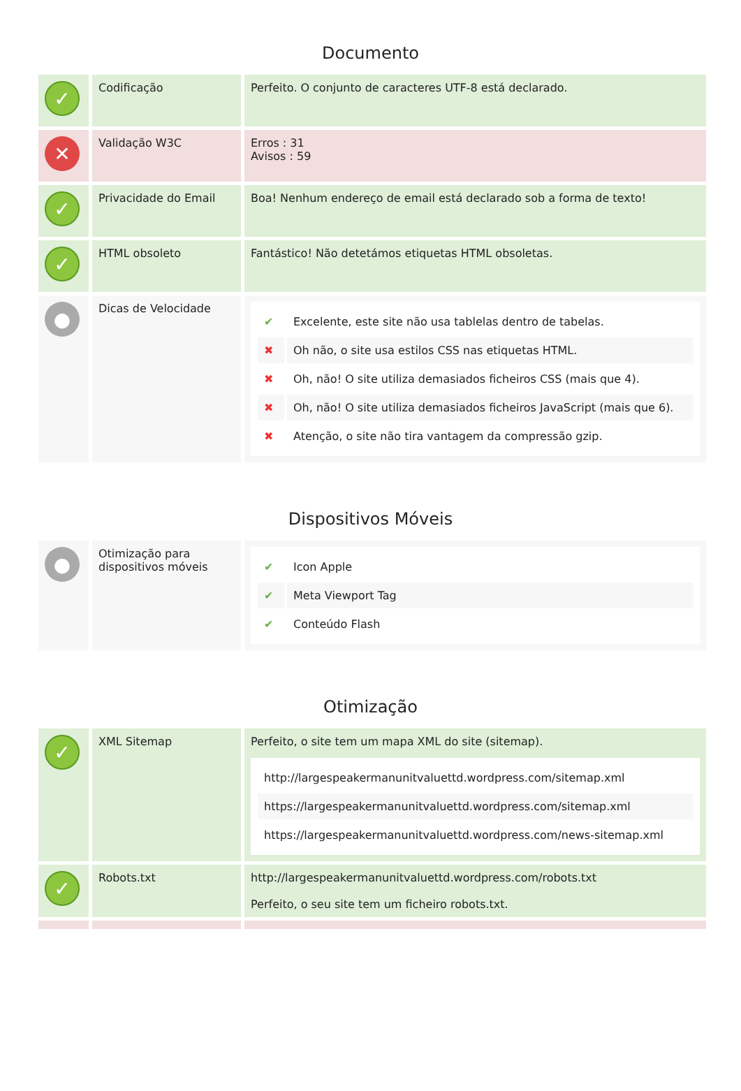Documento
| ✓ | Codificação | Perfeito. O conjunto de caracteres UTF-8 está declarado. |
| ✕ | Validação W3C | Erros : 31 Avisos : 59 |
| ✓ | Privacidade do Email | Boa! Nenhum endereço de email está declarado sob a forma de texto! |
| ✓ | HTML obsoleto | Fantástico! Não detetámos etiquetas HTML obsoletas. |
| ● | Dicas de Velocidade | / ✔ / Excelente, este site não usa tablelas dentro de tabelas. / / ✖ / Oh não, o site usa estilos CSS nas etiquetas HTML. / / ✖ / Oh, não! O site utiliza demasiados ficheiros CSS (mais que 4). / / ✖ / Oh, não! O site utiliza demasiados ficheiros JavaScript (mais que 6). / / ✖ / Atenção, o site não tira vantagem da compressão gzip. / |
Dispositivos Móveis
| ● | Otimização para dispositivos móveis | / ✔ / Icon Apple / / ✔ / Meta Viewport Tag / / ✔ / Conteúdo Flash / |
Otimização
| ✓ | XML Sitemap | Perfeito, o site tem um mapa XML do site (sitemap). / http://largespeakermanunitvaluettd.wordpress.com/sitemap.xml / / https://largespeakermanunitvaluettd.wordpress.com/sitemap.xml / / https://largespeakermanunitvaluettd.wordpress.com/news-sitemap.xml / |
| ✓ | Robots.txt | http://largespeakermanunitvaluettd.wordpress.com/robots.txt Perfeito, o seu site tem um ficheiro robots.txt. |